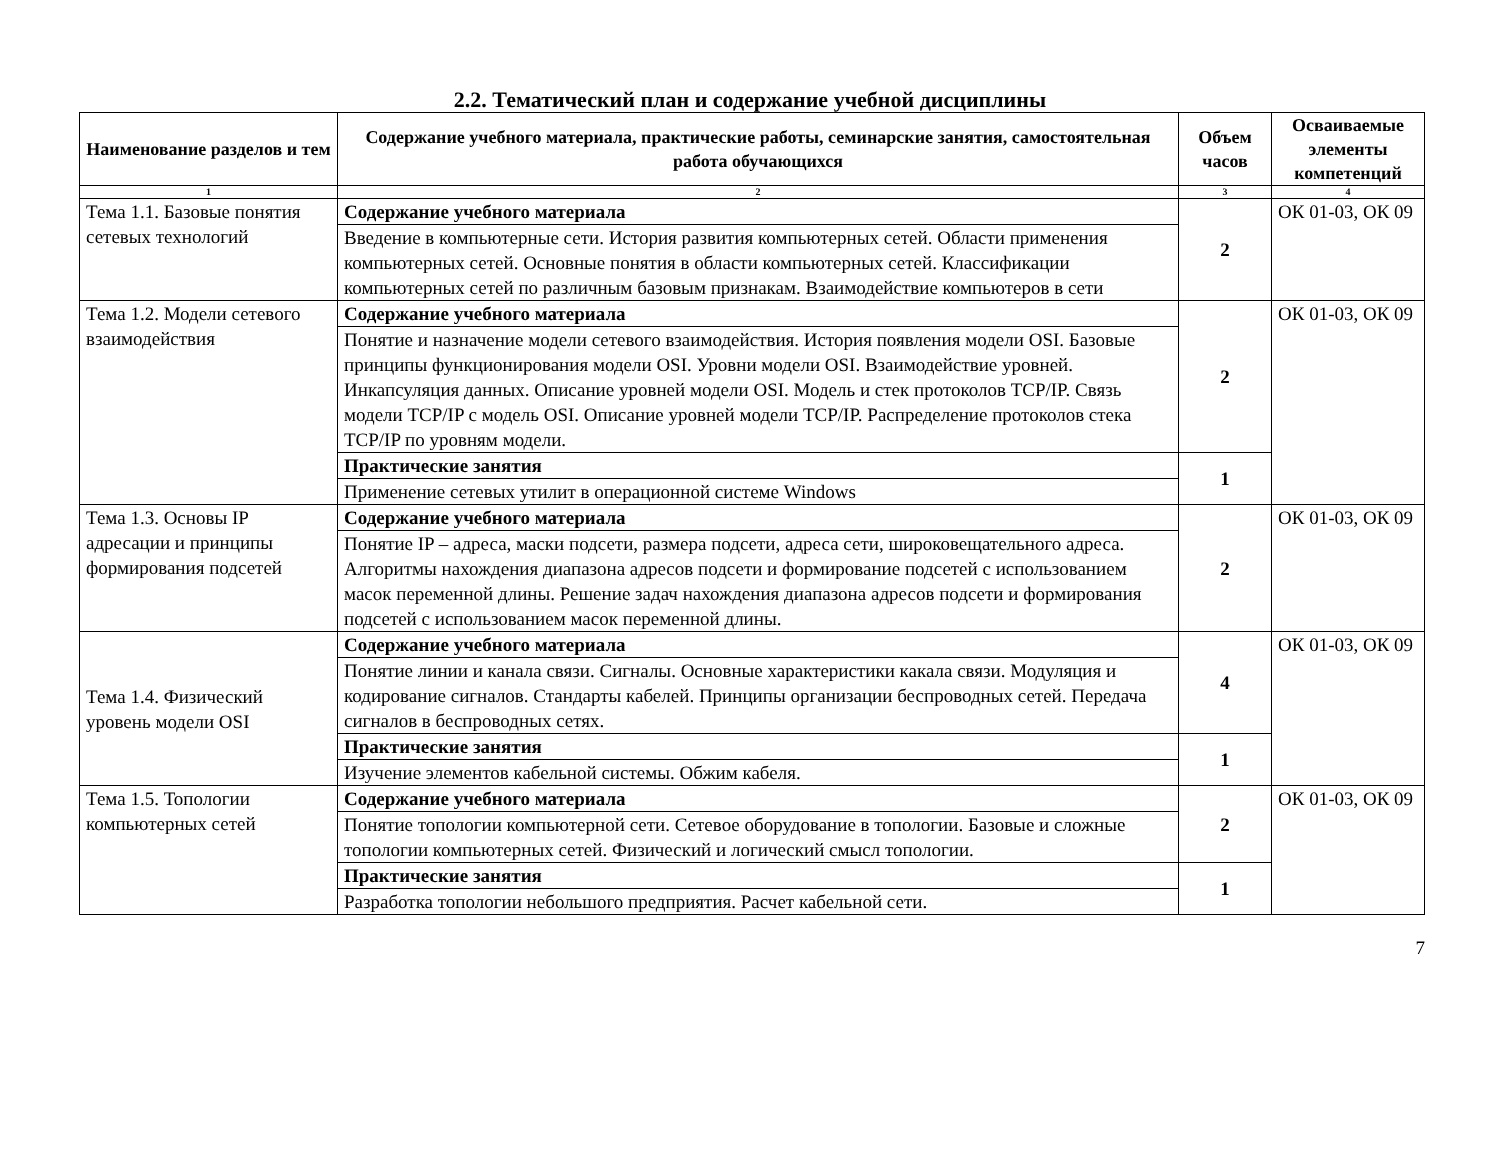2.2. Тематический план и содержание учебной дисциплины
| Наименование разделов и тем | Содержание учебного материала, практические работы, семинарские занятия, самостоятельная работа обучающихся | Объем часов | Осваиваемые элементы компетенций |
| --- | --- | --- | --- |
| 1 | 2 | 3 | 4 |
| Тема 1.1. Базовые понятия сетевых технологий | Содержание учебного материала | 2 | ОК 01-03, ОК 09 |
| | Введение в компьютерные сети. История развития компьютерных сетей. Области применения компьютерных сетей. Основные понятия в области компьютерных сетей. Классификации компьютерных сетей по различным базовым признакам. Взаимодействие компьютеров в сети | | |
| Тема 1.2. Модели сетевого взаимодействия | Содержание учебного материала | 2 | ОК 01-03, ОК 09 |
| | Понятие и назначение модели сетевого взаимодействия. История появления модели OSI. Базовые принципы функционирования модели OSI. Уровни модели OSI. Взаимодействие уровней. Инкапсуляция данных. Описание уровней модели OSI. Модель и стек протоколов TCP/IP. Связь модели TCP/IP с модель OSI. Описание уровней модели TCP/IP. Распределение протоколов стека TCP/IP по уровням модели. | | |
| | Практические занятия | 1 | |
| | Применение сетевых утилит в операционной системе Windows | | |
| Тема 1.3. Основы IP адресации и принципы формирования подсетей | Содержание учебного материала | 2 | ОК 01-03, ОК 09 |
| | Понятие IP – адреса, маски подсети, размера подсети, адреса сети, широковещательного адреса. Алгоритмы нахождения диапазона адресов подсети и формирование подсетей с использованием масок переменной длины. Решение задач нахождения диапазона адресов подсети и формирования подсетей с использованием масок переменной длины. | | |
| Тема 1.4. Физический уровень модели OSI | Содержание учебного материала | 4 | ОК 01-03, ОК 09 |
| | Понятие линии и канала связи. Сигналы. Основные характеристики какала связи. Модуляция и кодирование сигналов. Стандарты кабелей. Принципы организации беспроводных сетей. Передача сигналов в беспроводных сетях. | | |
| | Практические занятия | 1 | |
| | Изучение элементов кабельной системы. Обжим кабеля. | | |
| Тема 1.5. Топологии компьютерных сетей | Содержание учебного материала | 2 | ОК 01-03, ОК 09 |
| | Понятие топологии компьютерной сети. Сетевое оборудование в топологии. Базовые и сложные топологии компьютерных сетей. Физический и логический смысл топологии. | | |
| | Практические занятия | 1 | |
| | Разработка топологии небольшого предприятия. Расчет кабельной сети. | | |
7